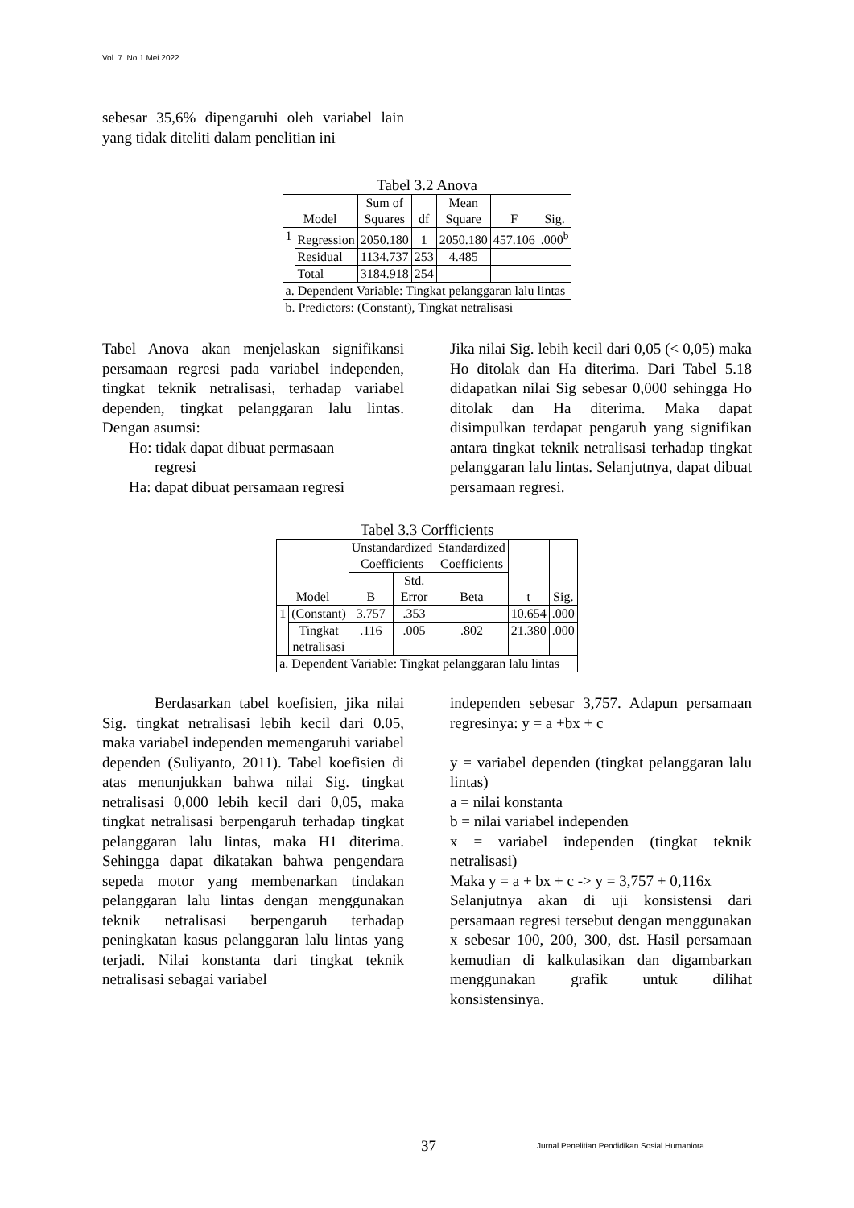Vol. 7. No.1 Mei 2022
sebesar 35,6% dipengaruhi oleh variabel lain yang tidak diteliti dalam penelitian ini
Tabel 3.2 Anova
| Model | | Sum of Squares | df | Mean Square | F | Sig. |
| --- | --- | --- | --- | --- | --- | --- |
| 1 | Regression | 2050.180 | 1 | 2050.180 | 457.106 | .000<sup>b</sup> |
| | Residual | 1134.737 | 253 | 4.485 | | |
| | Total | 3184.918 | 254 | | | |
| a. Dependent Variable: Tingkat pelanggaran lalu lintas | | | | | | |
| b. Predictors: (Constant), Tingkat netralisasi | | | | | | |
Tabel Anova akan menjelaskan signifikansi persamaan regresi pada variabel independen, tingkat teknik netralisasi, terhadap variabel dependen, tingkat pelanggaran lalu lintas. Dengan asumsi:
Ho: tidak dapat dibuat permasaan
regresi
Ha: dapat dibuat persamaan regresi
Jika nilai Sig. lebih kecil dari 0,05 (< 0,05) maka Ho ditolak dan Ha diterima. Dari Tabel 5.18 didapatkan nilai Sig sebesar 0,000 sehingga Ho ditolak dan Ha diterima. Maka dapat disimpulkan terdapat pengaruh yang signifikan antara tingkat teknik netralisasi terhadap tingkat pelanggaran lalu lintas. Selanjutnya, dapat dibuat persamaan regresi.
Tabel 3.3 Corfficients
| Model | | Unstandardized Coefficients | | Standardized Coefficients | t | Sig. |
| --- | --- | --- | --- | --- | --- | --- |
| | | B | Std. Error | Beta | | |
| 1 | (Constant) | 3.757 | .353 | | 10.654 | .000 |
| | Tingkat netralisasi | .116 | .005 | .802 | 21.380 | .000 |
| a. Dependent Variable: Tingkat pelanggaran lalu lintas | | | | | | |
Berdasarkan tabel koefisien, jika nilai Sig. tingkat netralisasi lebih kecil dari 0.05, maka variabel independen memengaruhi variabel dependen (Suliyanto, 2011). Tabel koefisien di atas menunjukkan bahwa nilai Sig. tingkat netralisasi 0,000 lebih kecil dari 0,05, maka tingkat netralisasi berpengaruh terhadap tingkat pelanggaran lalu lintas, maka H1 diterima. Sehingga dapat dikatakan bahwa pengendara sepeda motor yang membenarkan tindakan pelanggaran lalu lintas dengan menggunakan teknik netralisasi berpengaruh terhadap peningkatan kasus pelanggaran lalu lintas yang terjadi. Nilai konstanta dari tingkat teknik netralisasi sebagai variabel
independen sebesar 3,757. Adapun persamaan regresinya: y = a +bx + c
y = variabel dependen (tingkat pelanggaran lalu lintas)
a = nilai konstanta
b = nilai variabel independen
x = variabel independen (tingkat teknik netralisasi)
Maka y = a + bx + c -> y = 3,757 + 0,116x
Selanjutnya akan di uji konsistensi dari persamaan regresi tersebut dengan menggunakan x sebesar 100, 200, 300, dst. Hasil persamaan kemudian di kalkulasikan dan digambarkan menggunakan grafik untuk dilihat konsistensinya.
37 Jurnal Penelitian Pendidikan Sosial Humaniora